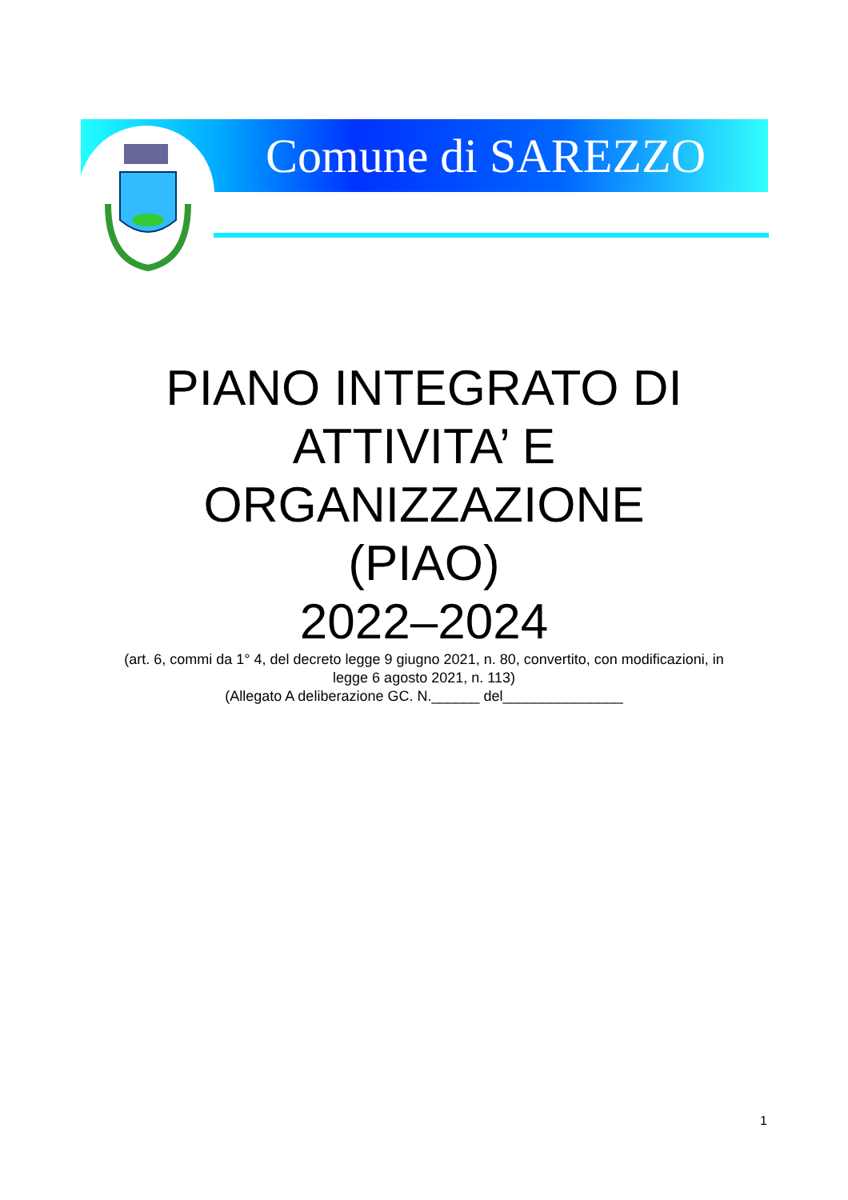Comune di SAREZZO
PIANO INTEGRATO DI
ATTIVITA’ E
ORGANIZZAZIONE
(PIAO)
2022–2024
(art. 6, commi da 1° 4, del decreto legge 9 giugno 2021, n. 80, convertito, con modificazioni, in
legge 6 agosto 2021, n. 113)
(Allegato A deliberazione GC. N.______ del_______________
1